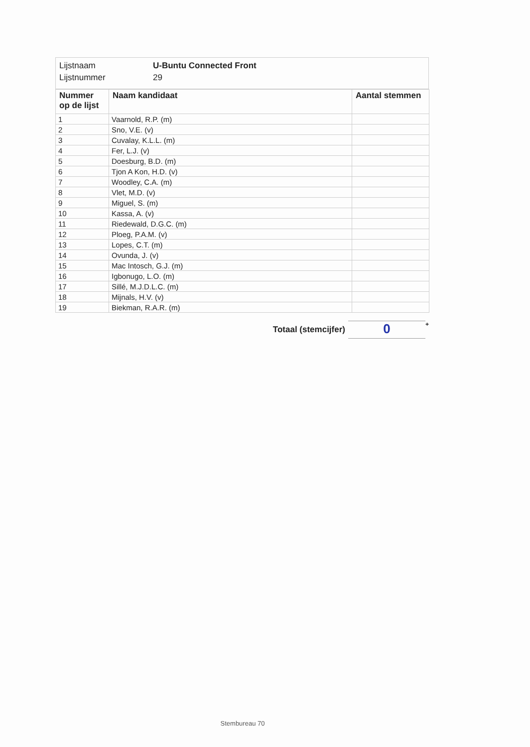Lijstnaam U-Buntu Connected Front
Lijstnummer 29
| Nummer op de lijst | Naam kandidaat | Aantal stemmen |
| --- | --- | --- |
| 1 | Vaarnold, R.P. (m) | |
| 2 | Sno, V.E. (v) | |
| 3 | Cuvalay, K.L.L. (m) | |
| 4 | Fer, L.J. (v) | |
| 5 | Doesburg, B.D. (m) | |
| 6 | Tjon A Kon, H.D. (v) | |
| 7 | Woodley, C.A. (m) | |
| 8 | Vlet, M.D. (v) | |
| 9 | Miguel, S. (m) | |
| 10 | Kassa, A. (v) | |
| 11 | Riedewald, D.G.C. (m) | |
| 12 | Ploeg, P.A.M. (v) | |
| 13 | Lopes, C.T. (m) | |
| 14 | Ovunda, J. (v) | |
| 15 | Mac Intosch, G.J. (m) | |
| 16 | Igbonugo, L.O. (m) | |
| 17 | Sillé, M.J.D.L.C. (m) | |
| 18 | Mijnals, H.V. (v) | |
| 19 | Biekman, R.A.R. (m) | |
Totaal (stemcijfer)
0
+
Stembureau 70